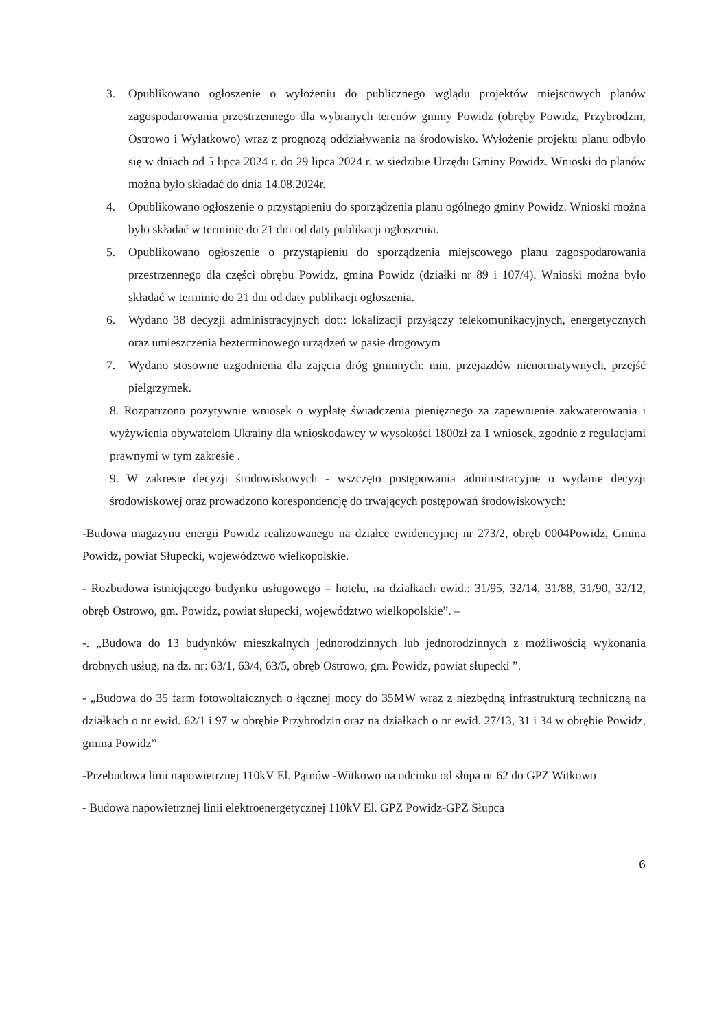3. Opublikowano ogłoszenie o wyłożeniu do publicznego wglądu projektów miejscowych planów zagospodarowania przestrzennego dla wybranych terenów gminy Powidz (obręby Powidz, Przybrodzin, Ostrowo i Wylatkowo) wraz z prognozą oddziaływania na środowisko. Wyłożenie projektu planu odbyło się w dniach od 5 lipca 2024 r. do 29 lipca 2024 r. w siedzibie Urzędu Gminy Powidz. Wnioski do planów można było składać do dnia 14.08.2024r.
4. Opublikowano ogłoszenie o przystąpieniu do sporządzenia planu ogólnego gminy Powidz. Wnioski można było składać w terminie do 21 dni od daty publikacji ogłoszenia.
5. Opublikowano ogłoszenie o przystąpieniu do sporządzenia miejscowego planu zagospodarowania przestrzennego dla części obrębu Powidz, gmina Powidz (działki nr 89 i 107/4). Wnioski można było składać w terminie do 21 dni od daty publikacji ogłoszenia.
6. Wydano 38 decyzji administracyjnych dot:: lokalizacji przyłączy telekomunikacyjnych, energetycznych oraz umieszczenia bezterminowego urządzeń w pasie drogowym
7. Wydano stosowne uzgodnienia dla zajęcia dróg gminnych: min. przejazdów nienormatywnych, przejść pielgrzymek.
8. Rozpatrzono pozytywnie wniosek o wypłatę świadczenia pieniężnego za zapewnienie zakwaterowania i wyżywienia obywatelom Ukrainy dla wnioskodawcy w wysokości 1800zł za 1 wniosek, zgodnie z regulacjami prawnymi w tym zakresie .
9. W zakresie decyzji środowiskowych - wszczęto postępowania administracyjne o wydanie decyzji środowiskowej oraz prowadzono korespondencję do trwających postępowań środowiskowych:
-Budowa magazynu energii Powidz realizowanego na działce ewidencyjnej nr 273/2, obręb 0004Powidz, Gmina Powidz, powiat Słupecki, województwo wielkopolskie.
- Rozbudowa istniejącego budynku usługowego – hotelu, na działkach ewid.: 31/95, 32/14, 31/88, 31/90, 32/12, obręb Ostrowo, gm. Powidz, powiat słupecki, województwo wielkopolskie”. –
-. „Budowa do 13 budynków mieszkalnych jednorodzinnych lub jednorodzinnych z możliwością wykonania drobnych usług, na dz. nr: 63/1, 63/4, 63/5, obręb Ostrowo, gm. Powidz, powiat słupecki ”.
- „Budowa do 35 farm fotowoltaicznych o łącznej mocy do 35MW wraz z niezbędną infrastrukturą techniczną na działkach o nr ewid. 62/1 i 97 w obrębie Przybrodzin oraz na działkach o nr ewid. 27/13, 31 i 34 w obrębie Powidz, gmina Powidz”
-Przebudowa linii napowietrznej 110kV El. Pątnów -Witkowo na odcinku od słupa nr 62 do GPZ Witkowo
- Budowa napowietrznej linii elektroenergetycznej 110kV El. GPZ Powidz-GPZ Słupca
6